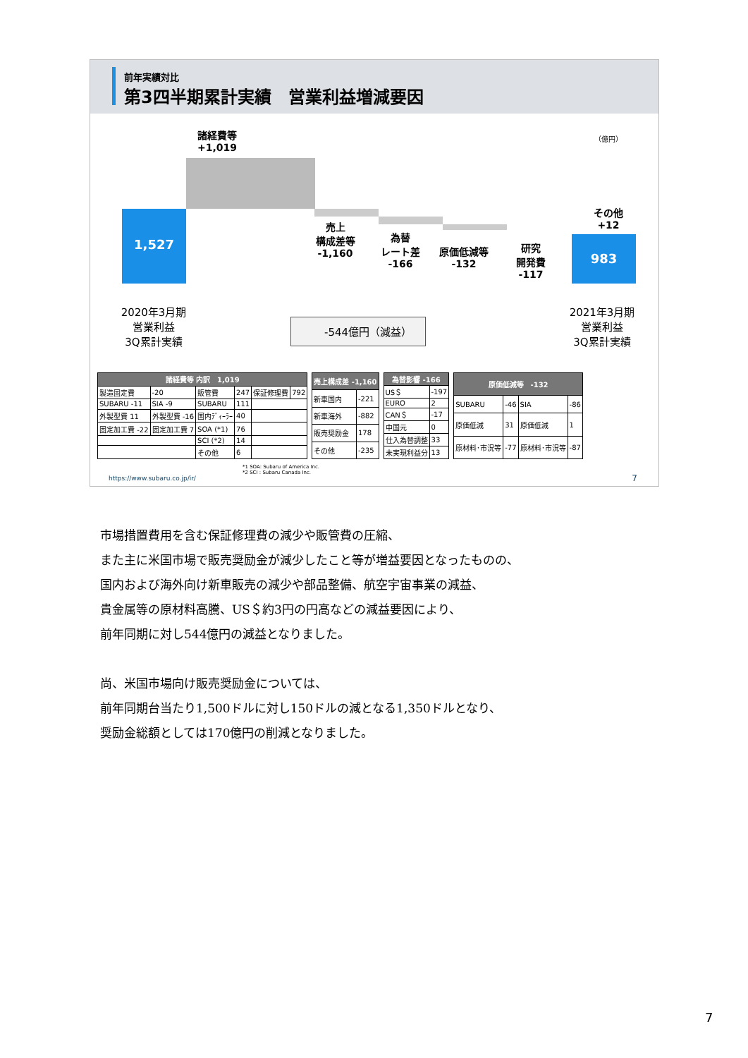前年実績対比
第3四半期累計実績　営業利益増減要因
1,527
983
諸経費等
+1,019
（億円）
売上
構成差等
-1,160
為替
レート差
-166
原価低減等
-132
研究
開発費
-117
その他
+12
2020年3月期
営業利益
3Q累計実績
2021年3月期
営業利益
3Q累計実績
-544億円（減益）
| 諸経費等 内訳 1,019 | | | | | |
| --- | --- | --- | --- | --- | --- |
| 製造固定費 | -20 | 販管費 | 247 | 保証修理費 | 792 |
| SUBARU -11 | SIA -9 | SUBARU | 111 | | |
| 外製型費 11 | 外製型費 -16 | 国内ﾃﾞｨｰﾗｰ | 40 | | |
| 固定加工費 -22 | 固定加工費 7 | SOA (*1) | 76 | | |
| | | SCI (*2) | 14 | | |
| | | その他 | 6 | | |
| 売上構成差 -1,160 | |
| --- | --- |
| 新車国内 | -221 |
| 新車海外 | -882 |
| 販売奨励金 | 178 |
| その他 | -235 |
| 為替影響 -166 | |
| --- | --- |
| US＄ | -197 |
| EURO | 2 |
| CAN＄ | -17 |
| 中国元 | 0 |
| 仕入為替調整 | 33 |
| 未実現利益分 | 13 |
| 原価低減等 -132 | | | |
| --- | --- | --- | --- |
| SUBARU | -46 | SIA | -86 |
| 原価低減 | 31 | 原価低減 | 1 |
| 原材料･市況等 | -77 | 原材料･市況等 | -87 |
*1 SOA: Subaru of America Inc.
*2 SCI : Subaru Canada Inc.
https://www.subaru.co.jp/ir/ 7
市場措置費用を含む保証修理費の減少や販管費の圧縮、
また主に米国市場で販売奨励金が減少したこと等が増益要因となったものの、
国内および海外向け新車販売の減少や部品整備、航空宇宙事業の減益、
貴金属等の原材料高騰、US＄約3円の円高などの減益要因により、
前年同期に対し544億円の減益となりました。
尚、米国市場向け販売奨励金については、
前年同期台当たり1,500ドルに対し150ドルの減となる1,350ドルとなり、
奨励金総額としては170億円の削減となりました。
7